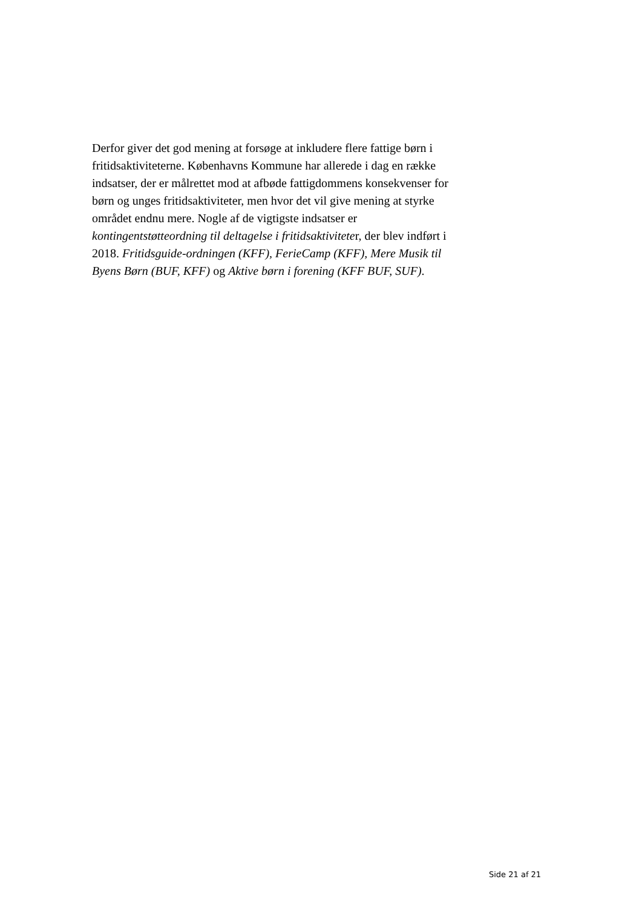Derfor giver det god mening at forsøge at inkludere flere fattige børn i fritidsaktiviteterne. Københavns Kommune har allerede i dag en række indsatser, der er målrettet mod at afbøde fattigdommens konsekvenser for børn og unges fritidsaktiviteter, men hvor det vil give mening at styrke området endnu mere. Nogle af de vigtigste indsatser er kontingentstøtteordning til deltagelse i fritidsaktiviteter, der blev indført i 2018. Fritidsguide-ordningen (KFF), FerieCamp (KFF), Mere Musik til Byens Børn (BUF, KFF) og Aktive børn i forening (KFF BUF, SUF).
Side 21 af 21